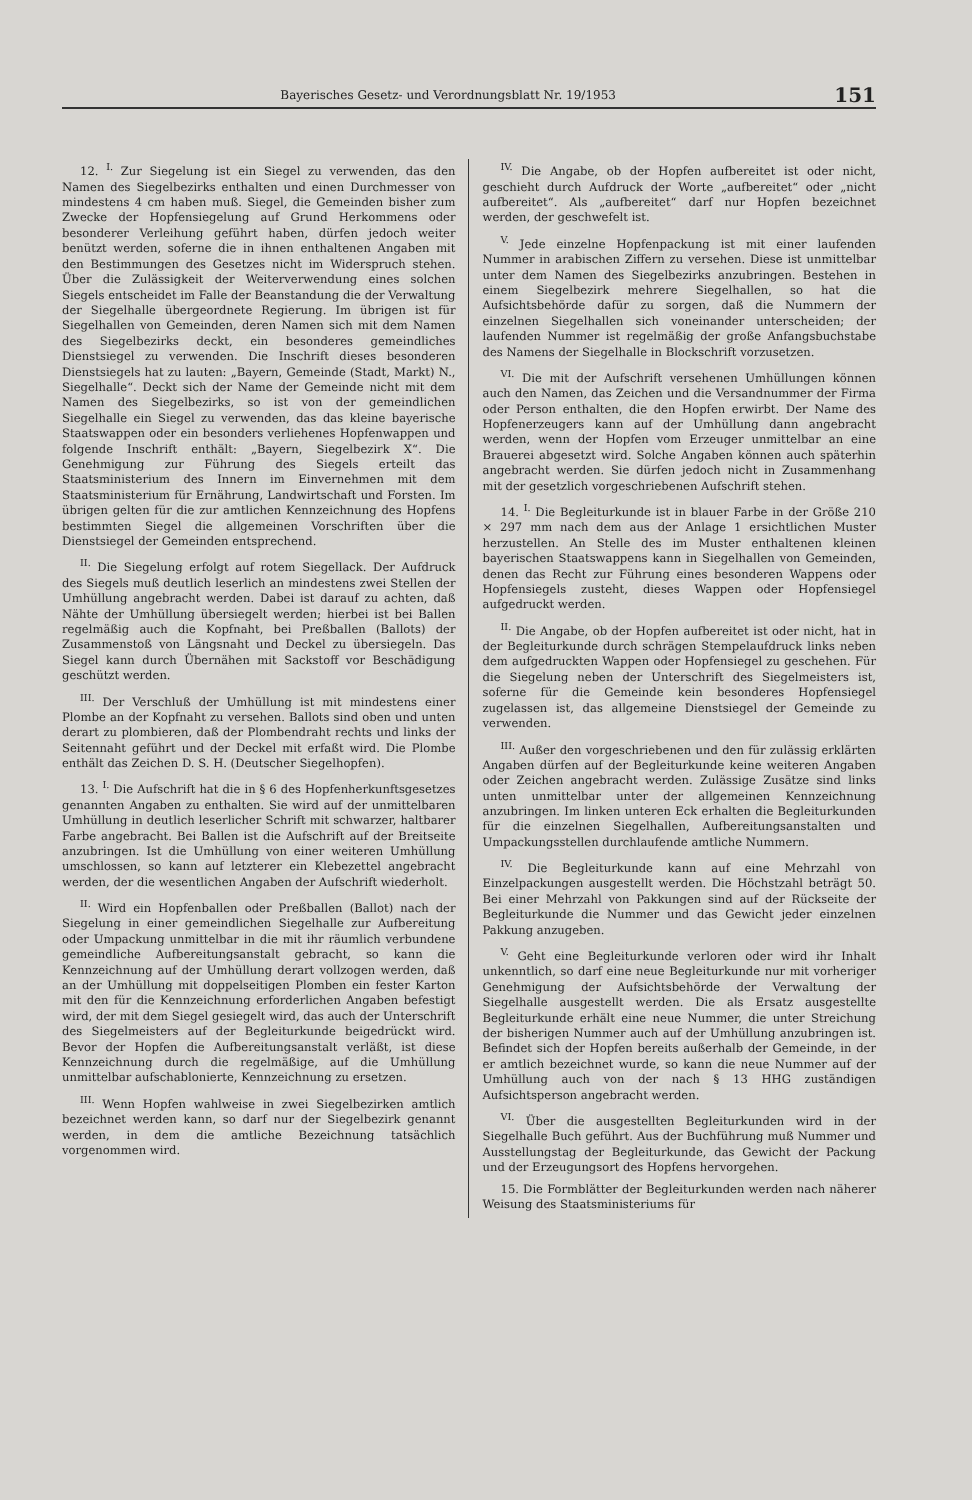Bayerisches Gesetz- und Verordnungsblatt Nr. 19/1953 151
12. <sup>I.</sup> Zur Siegelung ist ein Siegel zu verwenden, das den Namen des Siegelbezirks enthalten und einen Durchmesser von mindestens 4 cm haben muß. Siegel, die Gemeinden bisher zum Zwecke der Hopfensiegelung auf Grund Herkommens oder besonderer Verleihung geführt haben, dürfen jedoch weiter benützt werden, soferne die in ihnen enthaltenen Angaben mit den Bestimmungen des Gesetzes nicht im Widerspruch stehen. Über die Zulässigkeit der Weiterverwendung eines solchen Siegels entscheidet im Falle der Beanstandung die der Verwaltung der Siegelhalle übergeordnete Regierung. Im übrigen ist für Siegelhallen von Gemeinden, deren Namen sich mit dem Namen des Siegelbezirks deckt, ein besonderes gemeindliches Dienstsiegel zu verwenden. Die Inschrift dieses besonderen Dienstsiegels hat zu lauten: „Bayern, Gemeinde (Stadt, Markt) N., Siegelhalle“. Deckt sich der Name der Gemeinde nicht mit dem Namen des Siegelbezirks, so ist von der gemeindlichen Siegelhalle ein Siegel zu verwenden, das das kleine bayerische Staatswappen oder ein besonders verliehenes Hopfenwappen und folgende Inschrift enthält: „Bayern, Siegelbezirk X“. Die Genehmigung zur Führung des Siegels erteilt das Staatsministerium des Innern im Einvernehmen mit dem Staatsministerium für Ernährung, Landwirtschaft und Forsten. Im übrigen gelten für die zur amtlichen Kennzeichnung des Hopfens bestimmten Siegel die allgemeinen Vorschriften über die Dienstsiegel der Gemeinden entsprechend.
<sup>II.</sup> Die Siegelung erfolgt auf rotem Siegellack. Der Aufdruck des Siegels muß deutlich leserlich an mindestens zwei Stellen der Umhüllung angebracht werden. Dabei ist darauf zu achten, daß Nähte der Umhüllung übersiegelt werden; hierbei ist bei Ballen regelmäßig auch die Kopfnaht, bei Preßballen (Ballots) der Zusammenstoß von Längsnaht und Deckel zu übersiegeln. Das Siegel kann durch Übernähen mit Sackstoff vor Beschädigung geschützt werden.
<sup>III.</sup> Der Verschluß der Umhüllung ist mit mindestens einer Plombe an der Kopfnaht zu versehen. Ballots sind oben und unten derart zu plombieren, daß der Plombendraht rechts und links der Seitennaht geführt und der Deckel mit erfaßt wird. Die Plombe enthält das Zeichen D. S. H. (Deutscher Siegelhopfen).
13. <sup>I.</sup> Die Aufschrift hat die in § 6 des Hopfenherkunftsgesetzes genannten Angaben zu enthalten. Sie wird auf der unmittelbaren Umhüllung in deutlich leserlicher Schrift mit schwarzer, haltbarer Farbe angebracht. Bei Ballen ist die Aufschrift auf der Breitseite anzubringen. Ist die Umhüllung von einer weiteren Umhüllung umschlossen, so kann auf letzterer ein Klebezettel angebracht werden, der die wesentlichen Angaben der Aufschrift wiederholt.
<sup>II.</sup> Wird ein Hopfenballen oder Preßballen (Ballot) nach der Siegelung in einer gemeindlichen Siegelhalle zur Aufbereitung oder Umpackung unmittelbar in die mit ihr räumlich verbundene gemeindliche Aufbereitungsanstalt gebracht, so kann die Kennzeichnung auf der Umhüllung derart vollzogen werden, daß an der Umhüllung mit doppelseitigen Plomben ein fester Karton mit den für die Kennzeichnung erforderlichen Angaben befestigt wird, der mit dem Siegel gesiegelt wird, das auch der Unterschrift des Siegelmeisters auf der Begleiturkunde beigedrückt wird. Bevor der Hopfen die Aufbereitungsanstalt verläßt, ist diese Kennzeichnung durch die regelmäßige, auf die Umhüllung unmittelbar aufschablonierte, Kennzeichnung zu ersetzen.
<sup>III.</sup> Wenn Hopfen wahlweise in zwei Siegelbezirken amtlich bezeichnet werden kann, so darf nur der Siegelbezirk genannt werden, in dem die amtliche Bezeichnung tatsächlich vorgenommen wird.
<sup>IV.</sup> Die Angabe, ob der Hopfen aufbereitet ist oder nicht, geschieht durch Aufdruck der Worte „aufbereitet“ oder „nicht aufbereitet“. Als „aufbereitet“ darf nur Hopfen bezeichnet werden, der geschwefelt ist.
<sup>V.</sup> Jede einzelne Hopfenpackung ist mit einer laufenden Nummer in arabischen Ziffern zu versehen. Diese ist unmittelbar unter dem Namen des Siegelbezirks anzubringen. Bestehen in einem Siegelbezirk mehrere Siegelhallen, so hat die Aufsichtsbehörde dafür zu sorgen, daß die Nummern der einzelnen Siegelhallen sich voneinander unterscheiden; der laufenden Nummer ist regelmäßig der große Anfangsbuchstabe des Namens der Siegelhalle in Blockschrift vorzusetzen.
<sup>VI.</sup> Die mit der Aufschrift versehenen Umhüllungen können auch den Namen, das Zeichen und die Versandnummer der Firma oder Person enthalten, die den Hopfen erwirbt. Der Name des Hopfenerzeugers kann auf der Umhüllung dann angebracht werden, wenn der Hopfen vom Erzeuger unmittelbar an eine Brauerei abgesetzt wird. Solche Angaben können auch späterhin angebracht werden. Sie dürfen jedoch nicht in Zusammenhang mit der gesetzlich vorgeschriebenen Aufschrift stehen.
14. <sup>I.</sup> Die Begleiturkunde ist in blauer Farbe in der Größe 210 × 297 mm nach dem aus der Anlage 1 ersichtlichen Muster herzustellen. An Stelle des im Muster enthaltenen kleinen bayerischen Staatswappens kann in Siegelhallen von Gemeinden, denen das Recht zur Führung eines besonderen Wappens oder Hopfensiegels zusteht, dieses Wappen oder Hopfensiegel aufgedruckt werden.
<sup>II.</sup> Die Angabe, ob der Hopfen aufbereitet ist oder nicht, hat in der Begleiturkunde durch schrägen Stempelaufdruck links neben dem aufgedruckten Wappen oder Hopfensiegel zu geschehen. Für die Siegelung neben der Unterschrift des Siegelmeisters ist, soferne für die Gemeinde kein besonderes Hopfensiegel zugelassen ist, das allgemeine Dienstsiegel der Gemeinde zu verwenden.
<sup>III.</sup> Außer den vorgeschriebenen und den für zulässig erklärten Angaben dürfen auf der Begleiturkunde keine weiteren Angaben oder Zeichen angebracht werden. Zulässige Zusätze sind links unten unmittelbar unter der allgemeinen Kennzeichnung anzubringen. Im linken unteren Eck erhalten die Begleiturkunden für die einzelnen Siegelhallen, Aufbereitungsanstalten und Umpackungsstellen durchlaufende amtliche Nummern.
<sup>IV.</sup> Die Begleiturkunde kann auf eine Mehrzahl von Einzelpackungen ausgestellt werden. Die Höchstzahl beträgt 50. Bei einer Mehrzahl von Pakkungen sind auf der Rückseite der Begleiturkunde die Nummer und das Gewicht jeder einzelnen Pakkung anzugeben.
<sup>V.</sup> Geht eine Begleiturkunde verloren oder wird ihr Inhalt unkenntlich, so darf eine neue Begleiturkunde nur mit vorheriger Genehmigung der Aufsichtsbehörde der Verwaltung der Siegelhalle ausgestellt werden. Die als Ersatz ausgestellte Begleiturkunde erhält eine neue Nummer, die unter Streichung der bisherigen Nummer auch auf der Umhüllung anzubringen ist. Befindet sich der Hopfen bereits außerhalb der Gemeinde, in der er amtlich bezeichnet wurde, so kann die neue Nummer auf der Umhüllung auch von der nach § 13 HHG zuständigen Aufsichtsperson angebracht werden.
<sup>VI.</sup> Über die ausgestellten Begleiturkunden wird in der Siegelhalle Buch geführt. Aus der Buchführung muß Nummer und Ausstellungstag der Begleiturkunde, das Gewicht der Packung und der Erzeugungsort des Hopfens hervorgehen.
15. Die Formblätter der Begleiturkunden werden nach näherer Weisung des Staatsministeriums für